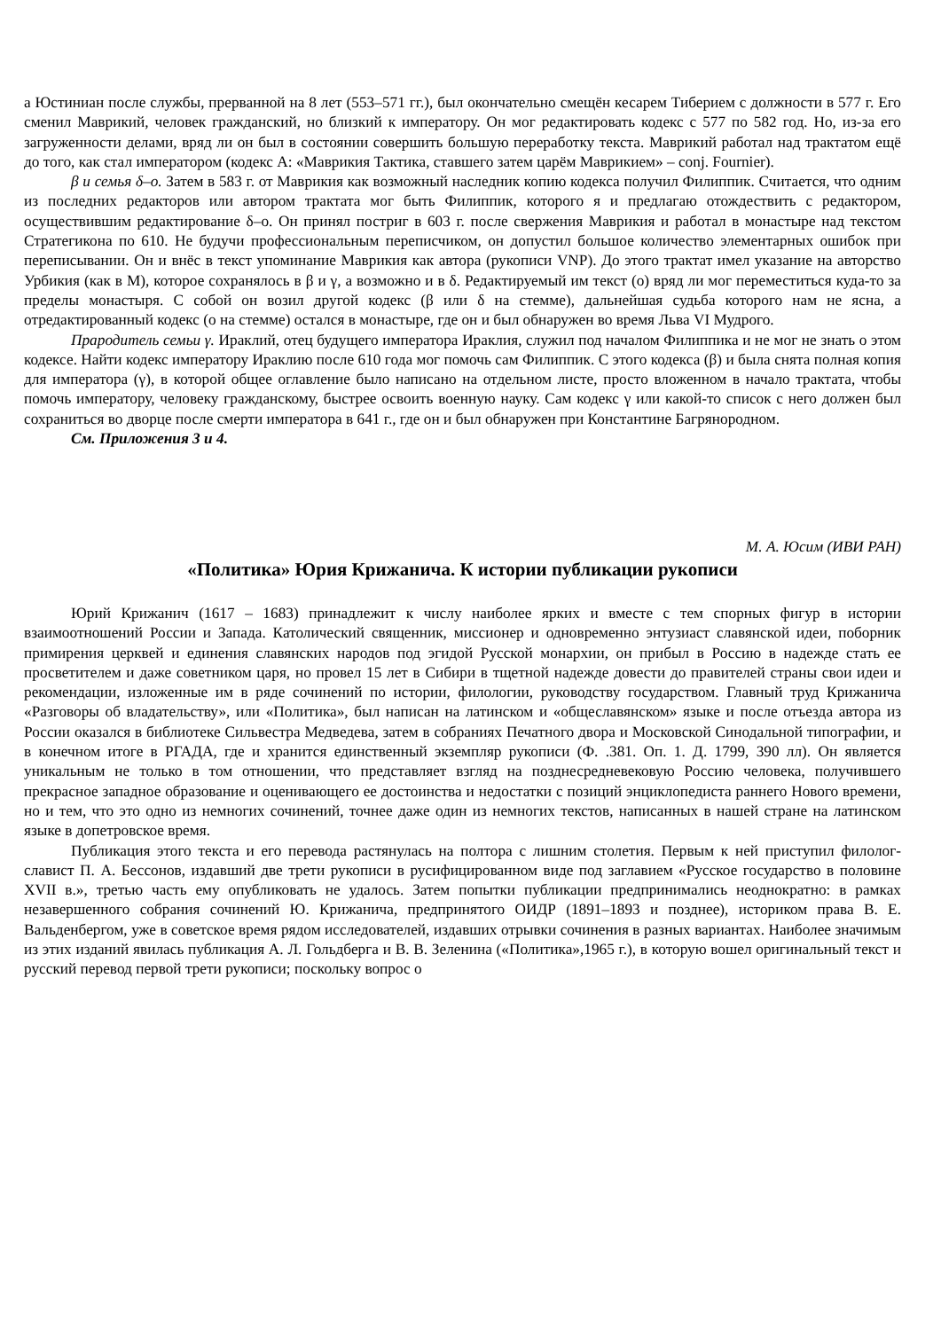а Юстиниан после службы, прерванной на 8 лет (553–571 гг.), был окончательно смещён кесарем Тиберием с должности в 577 г. Его сменил Маврикий, человек гражданский, но близкий к императору. Он мог редактировать кодекс с 577 по 582 год. Но, из-за его загруженности делами, вряд ли он был в состоянии совершить большую переработку текста. Маврикий работал над трактатом ещё до того, как стал императором (кодекс А: «Маврикия Тактика, ставшего затем царём Маврикием» – conj. Fournier).
β и семья δ–o. Затем в 583 г. от Маврикия как возможный наследник копию кодекса получил Филиппик. Считается, что одним из последних редакторов или автором трактата мог быть Филиппик, которого я и предлагаю отождествить с редактором, осуществившим редактирование δ–o. Он принял постриг в 603 г. после свержения Маврикия и работал в монастыре над текстом Стратегикона по 610. Не будучи профессиональным переписчиком, он допустил большое количество элементарных ошибок при переписывании. Он и внёс в текст упоминание Маврикия как автора (рукописи VNP). До этого трактат имел указание на авторство Урбикия (как в M), которое сохранялось в β и γ, а возможно и в δ. Редактируемый им текст (o) вряд ли мог переместиться куда-то за пределы монастыря. С собой он возил другой кодекс (β или δ на стемме), дальнейшая судьба которого нам не ясна, а отредактированный кодекс (o на стемме) остался в монастыре, где он и был обнаружен во время Льва VI Мудрого.
Прародитель семьи γ. Ираклий, отец будущего императора Ираклия, служил под началом Филиппика и не мог не знать о этом кодексе. Найти кодекс императору Ираклию после 610 года мог помочь сам Филиппик. С этого кодекса (β) и была снята полная копия для императора (γ), в которой общее оглавление было написано на отдельном листе, просто вложенном в начало трактата, чтобы помочь императору, человеку гражданскому, быстрее освоить военную науку. Сам кодекс γ или какой-то список с него должен был сохраниться во дворце после смерти императора в 641 г., где он и был обнаружен при Константине Багрянородном.
См. Приложения 3 и 4.
М. А. Юсим (ИВИ РАН)
«Политика» Юрия Крижанича. К истории публикации рукописи
Юрий Крижанич (1617 – 1683) принадлежит к числу наиболее ярких и вместе с тем спорных фигур в истории взаимоотношений России и Запада. Католический священник, миссионер и одновременно энтузиаст славянской идеи, поборник примирения церквей и единения славянских народов под эгидой Русской монархии, он прибыл в Россию в надежде стать ее просветителем и даже советником царя, но провел 15 лет в Сибири в тщетной надежде довести до правителей страны свои идеи и рекомендации, изложенные им в ряде сочинений по истории, филологии, руководству государством. Главный труд Крижанича «Разговоры об владательству», или «Политика», был написан на латинском и «общеславянском» языке и после отъезда автора из России оказался в библиотеке Сильвестра Медведева, затем в собраниях Печатного двора и Московской Синодальной типографии, и в конечном итоге в РГАДА, где и хранится единственный экземпляр рукописи (Ф. .381. Оп. 1. Д. 1799, 390 лл). Он является уникальным не только в том отношении, что представляет взгляд на позднесредневековую Россию человека, получившего прекрасное западное образование и оценивающего ее достоинства и недостатки с позиций энциклопедиста раннего Нового времени, но и тем, что это одно из немногих сочинений, точнее даже один из немногих текстов, написанных в нашей стране на латинском языке в допетровское время.
Публикация этого текста и его перевода растянулась на полтора с лишним столетия. Первым к ней приступил филолог-славист П. А. Бессонов, издавший две трети рукописи в русифицированном виде под заглавием «Русское государство в половине XVII в.», третью часть ему опубликовать не удалось. Затем попытки публикации предпринимались неоднократно: в рамках незавершенного собрания сочинений Ю. Крижанича, предпринятого ОИДР (1891–1893 и позднее), историком права В. Е. Вальденбергом, уже в советское время рядом исследователей, издавших отрывки сочинения в разных вариантах. Наиболее значимым из этих изданий явилась публикация А. Л. Гольдберга и В. В. Зеленина («Политика»,1965 г.), в которую вошел оригинальный текст и русский перевод первой трети рукописи; поскольку вопрос о